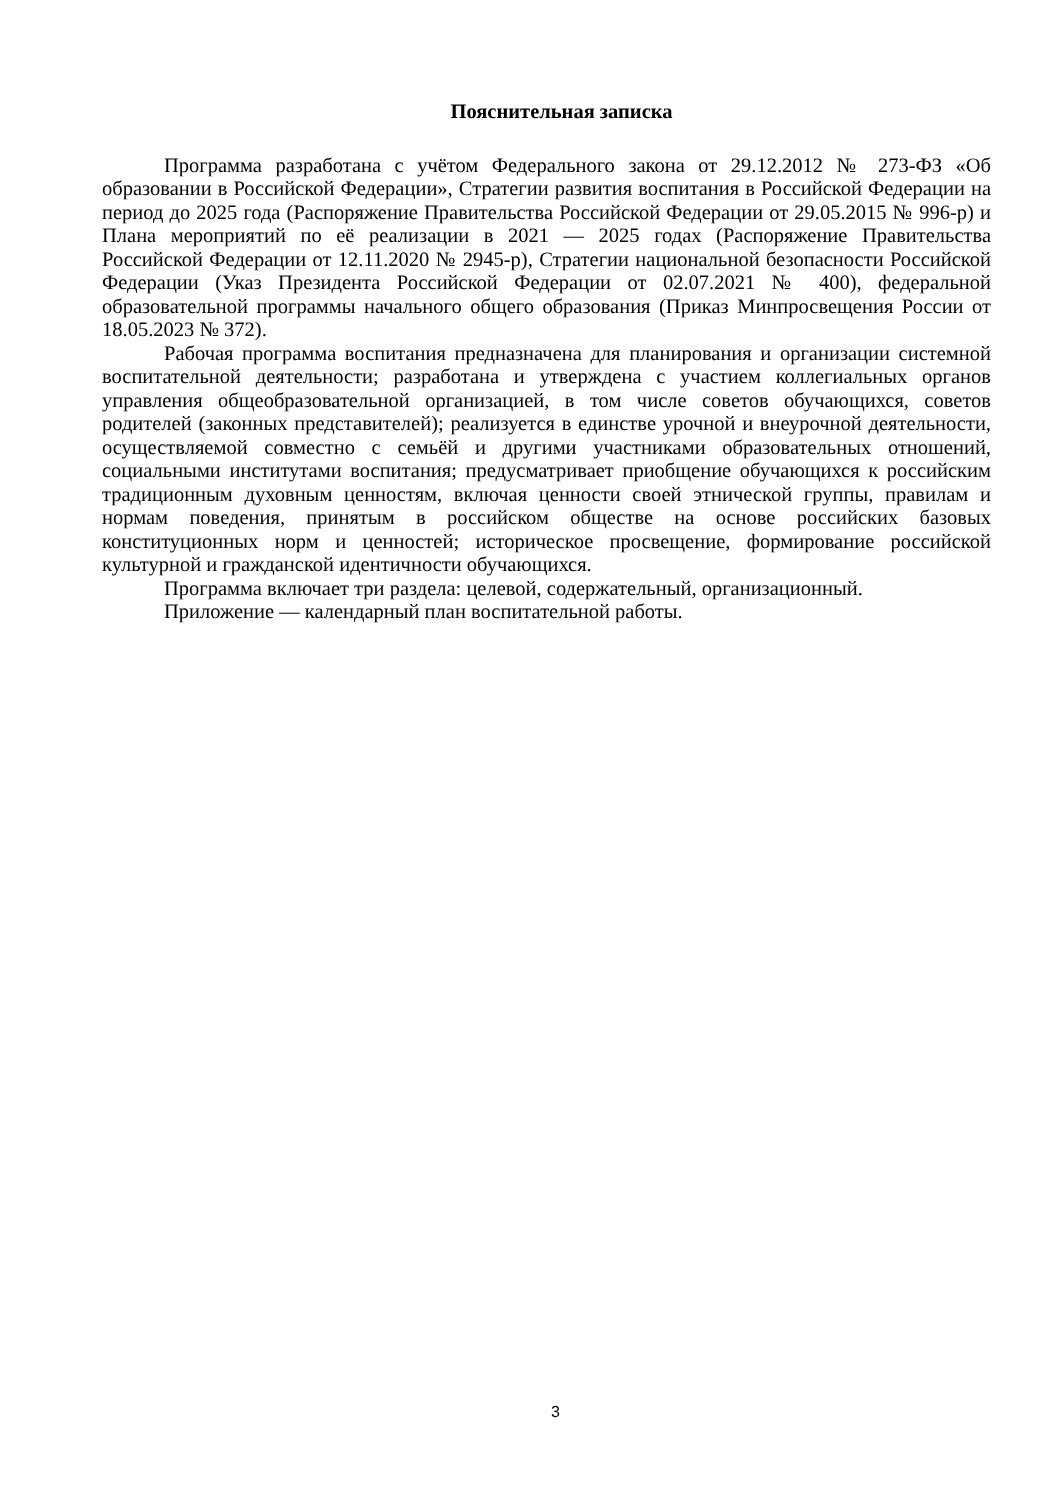Пояснительная записка
Программа разработана с учётом Федерального закона от 29.12.2012 № 273-ФЗ «Об образовании в Российской Федерации», Стратегии развития воспитания в Российской Федерации на период до 2025 года (Распоряжение Правительства Российской Федерации от 29.05.2015 № 996-р) и Плана мероприятий по её реализации в 2021 — 2025 годах (Распоряжение Правительства Российской Федерации от 12.11.2020 № 2945-р), Стратегии национальной безопасности Российской Федерации (Указ Президента Российской Федерации от 02.07.2021 № 400), федеральной образовательной программы начального общего образования (Приказ Минпросвещения России от 18.05.2023 № 372).
Рабочая программа воспитания предназначена для планирования и организации системной воспитательной деятельности; разработана и утверждена с участием коллегиальных органов управления общеобразовательной организацией, в том числе советов обучающихся, советов родителей (законных представителей); реализуется в единстве урочной и внеурочной деятельности, осуществляемой совместно с семьёй и другими участниками образовательных отношений, социальными институтами воспитания; предусматривает приобщение обучающихся к российским традиционным духовным ценностям, включая ценности своей этнической группы, правилам и нормам поведения, принятым в российском обществе на основе российских базовых конституционных норм и ценностей; историческое просвещение, формирование российской культурной и гражданской идентичности обучающихся.
Программа включает три раздела: целевой, содержательный, организационный.
Приложение — календарный план воспитательной работы.
3